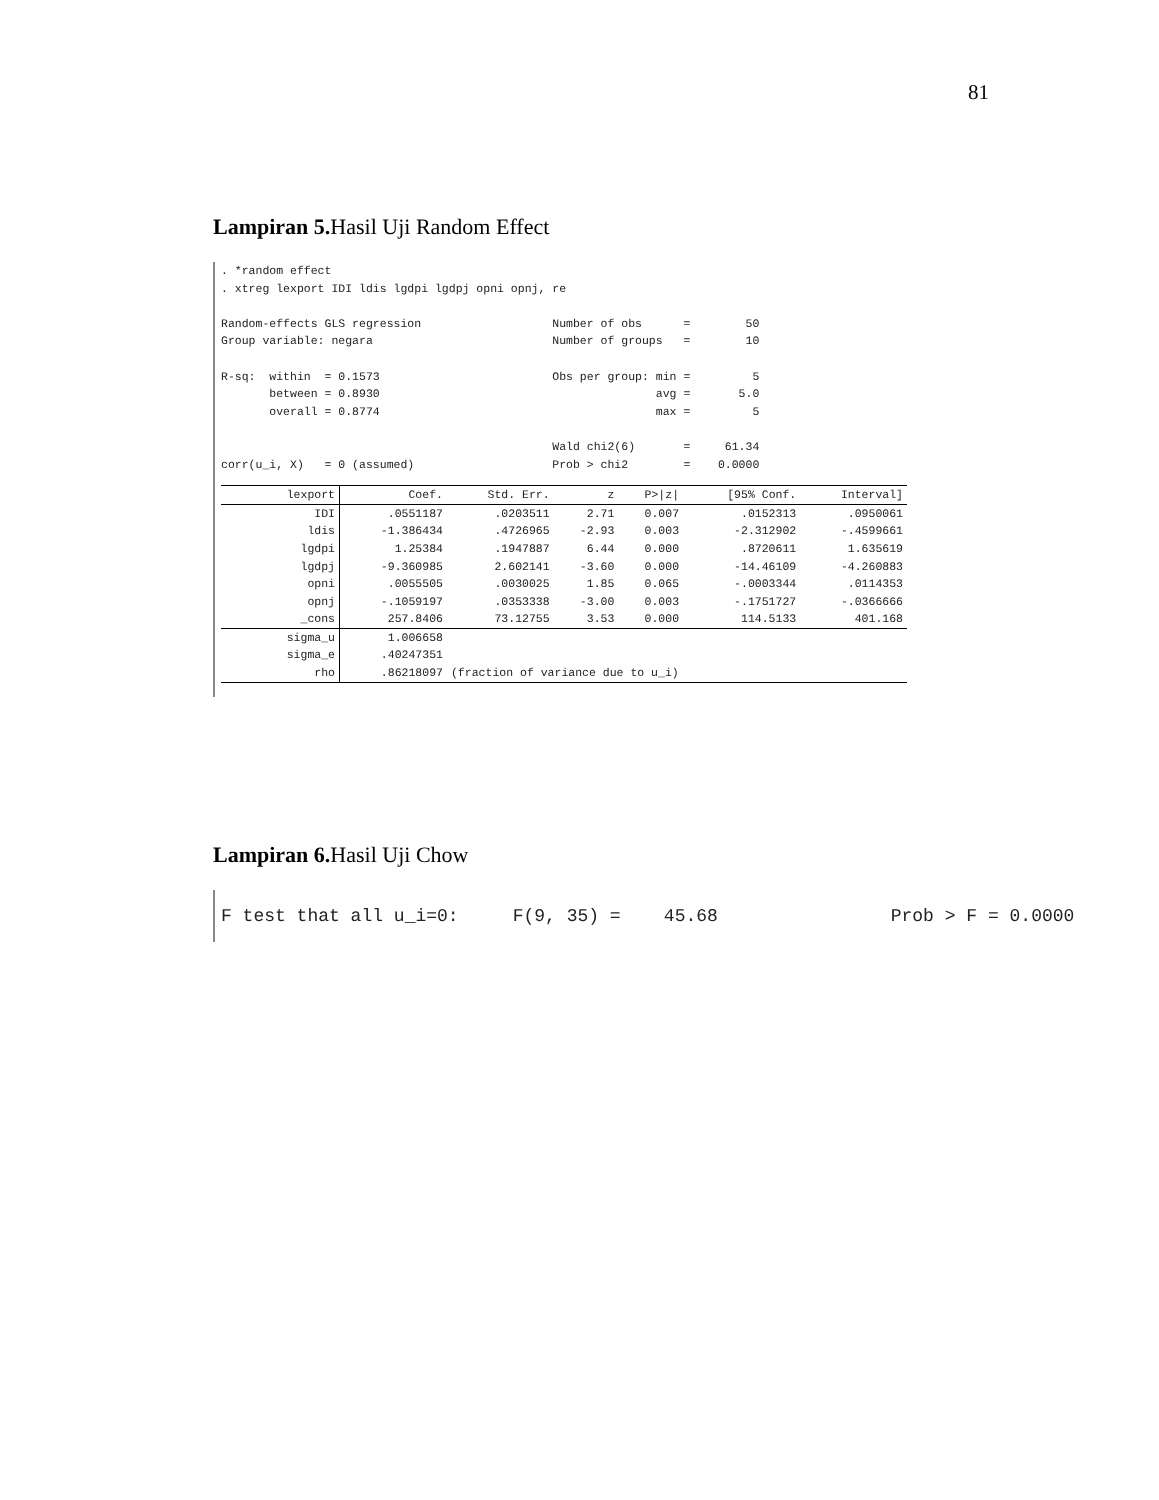81
Lampiran 5. Hasil Uji Random Effect
. *random effect
. xtreg lexport IDI ldis lgdpi lgdpj opni opnj, re

Random-effects GLS regression                   Number of obs      =        50
Group variable: negara                          Number of groups   =        10

R-sq:  within  = 0.1573                         Obs per group: min =         5
       between = 0.8930                                        avg =       5.0
       overall = 0.8774                                        max =         5

                                                Wald chi2(6)       =     61.34
corr(u_i, X)   = 0 (assumed)                    Prob > chi2        =    0.0000
| lexport | Coef. | Std. Err. | z | P>/z/ | [95% Conf. | Interval] |
| --- | --- | --- | --- | --- | --- | --- |
| IDI | .0551187 | .0203511 | 2.71 | 0.007 | .0152313 | .0950061 |
| ldis | -1.386434 | .4726965 | -2.93 | 0.003 | -2.312902 | -.4599661 |
| lgdpi | 1.25384 | .1947887 | 6.44 | 0.000 | .8720611 | 1.635619 |
| lgdpj | -9.360985 | 2.602141 | -3.60 | 0.000 | -14.46109 | -4.260883 |
| opni | .0055505 | .0030025 | 1.85 | 0.065 | -.0003344 | .0114353 |
| opnj | -.1059197 | .0353338 | -3.00 | 0.003 | -.1751727 | -.0366666 |
| _cons | 257.8406 | 73.12755 | 3.53 | 0.000 | 114.5133 | 401.168 |
| sigma_u | 1.006658 | | | | | |
| sigma_e | .40247351 | | | | | |
| rho | .86218097 | (fraction of variance due to u_i) | | | | |
Lampiran 6. Hasil Uji Chow
F test that all u_i=0:     F(9, 35) =    45.68                Prob > F = 0.0000